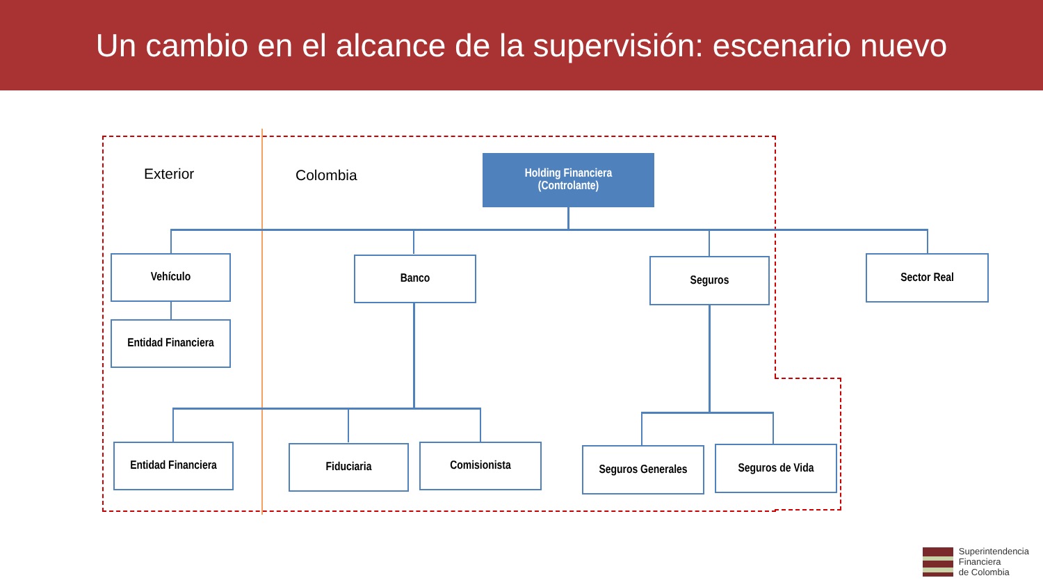Un cambio en el alcance de la supervisión: escenario nuevo
Exterior Colombia
Holding Financiera
(Controlante)
Vehículo
Entidad Financiera
Banco Seguros Sector Real
Entidad Financiera
Fiduciaria Comisionista
Seguros Generales
Seguros de Vida
Superintendencia
Financiera
de Colombia